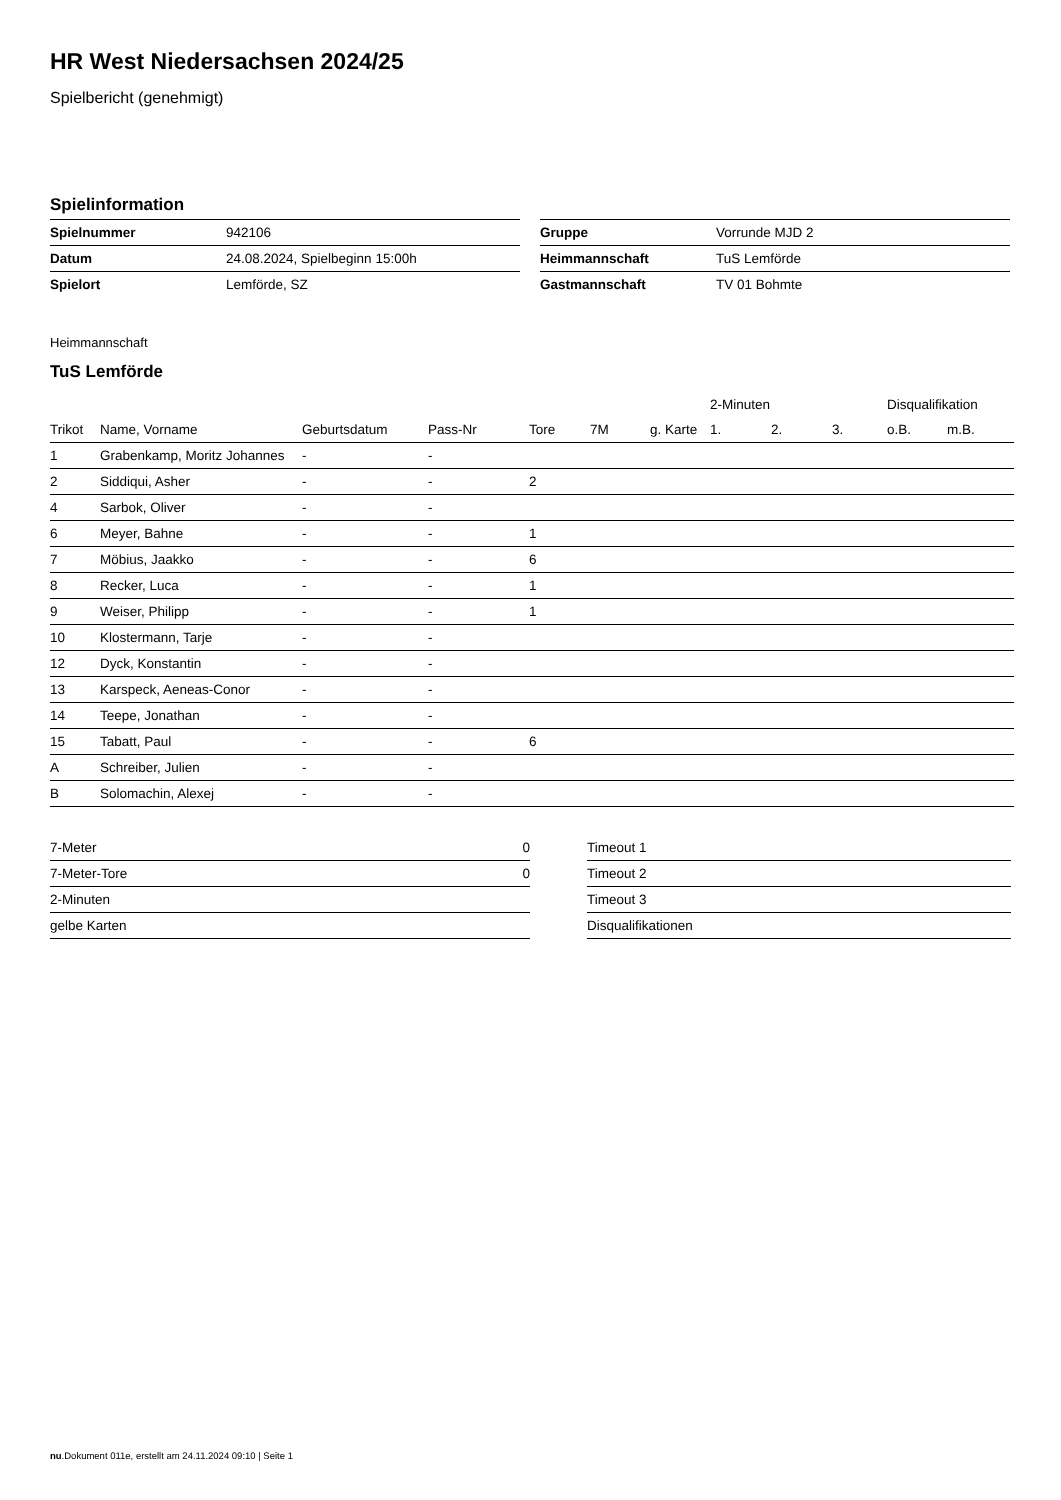HR West Niedersachsen 2024/25
Spielbericht (genehmigt)
Spielinformation
| Spielnummer | 942106 |
| Datum | 24.08.2024, Spielbeginn 15:00h |
| Spielort | Lemförde, SZ |
| Gruppe | Vorrunde MJD 2 |
| Heimmannschaft | TuS Lemförde |
| Gastmannschaft | TV 01 Bohmte |
Heimmannschaft
TuS Lemförde
| | | | | | | | 2-Minuten | | | Disqualifikation | |
| --- | --- | --- | --- | --- | --- | --- | --- | --- | --- | --- | --- |
| Trikot | Name, Vorname | Geburtsdatum | Pass-Nr | Tore | 7M | g. Karte | 1. | 2. | 3. | o.B. | m.B. |
| 1 | Grabenkamp, Moritz Johannes | - | - | | | | | | | | |
| 2 | Siddiqui, Asher | - | - | 2 | | | | | | | |
| 4 | Sarbok, Oliver | - | - | | | | | | | | |
| 6 | Meyer, Bahne | - | - | 1 | | | | | | | |
| 7 | Möbius, Jaakko | - | - | 6 | | | | | | | |
| 8 | Recker, Luca | - | - | 1 | | | | | | | |
| 9 | Weiser, Philipp | - | - | 1 | | | | | | | |
| 10 | Klostermann, Tarje | - | - | | | | | | | | |
| 12 | Dyck, Konstantin | - | - | | | | | | | | |
| 13 | Karspeck, Aeneas-Conor | - | - | | | | | | | | |
| 14 | Teepe, Jonathan | - | - | | | | | | | | |
| 15 | Tabatt, Paul | - | - | 6 | | | | | | | |
| A | Schreiber, Julien | - | - | | | | | | | | |
| B | Solomachin, Alexej | - | - | | | | | | | | |
| 7-Meter | 0 |
| 7-Meter-Tore | 0 |
| 2-Minuten | |
| gelbe Karten | |
| Timeout 1 |
| Timeout 2 |
| Timeout 3 |
| Disqualifikationen |
nu.Dokument 011e, erstellt am 24.11.2024 09:10 | Seite 1